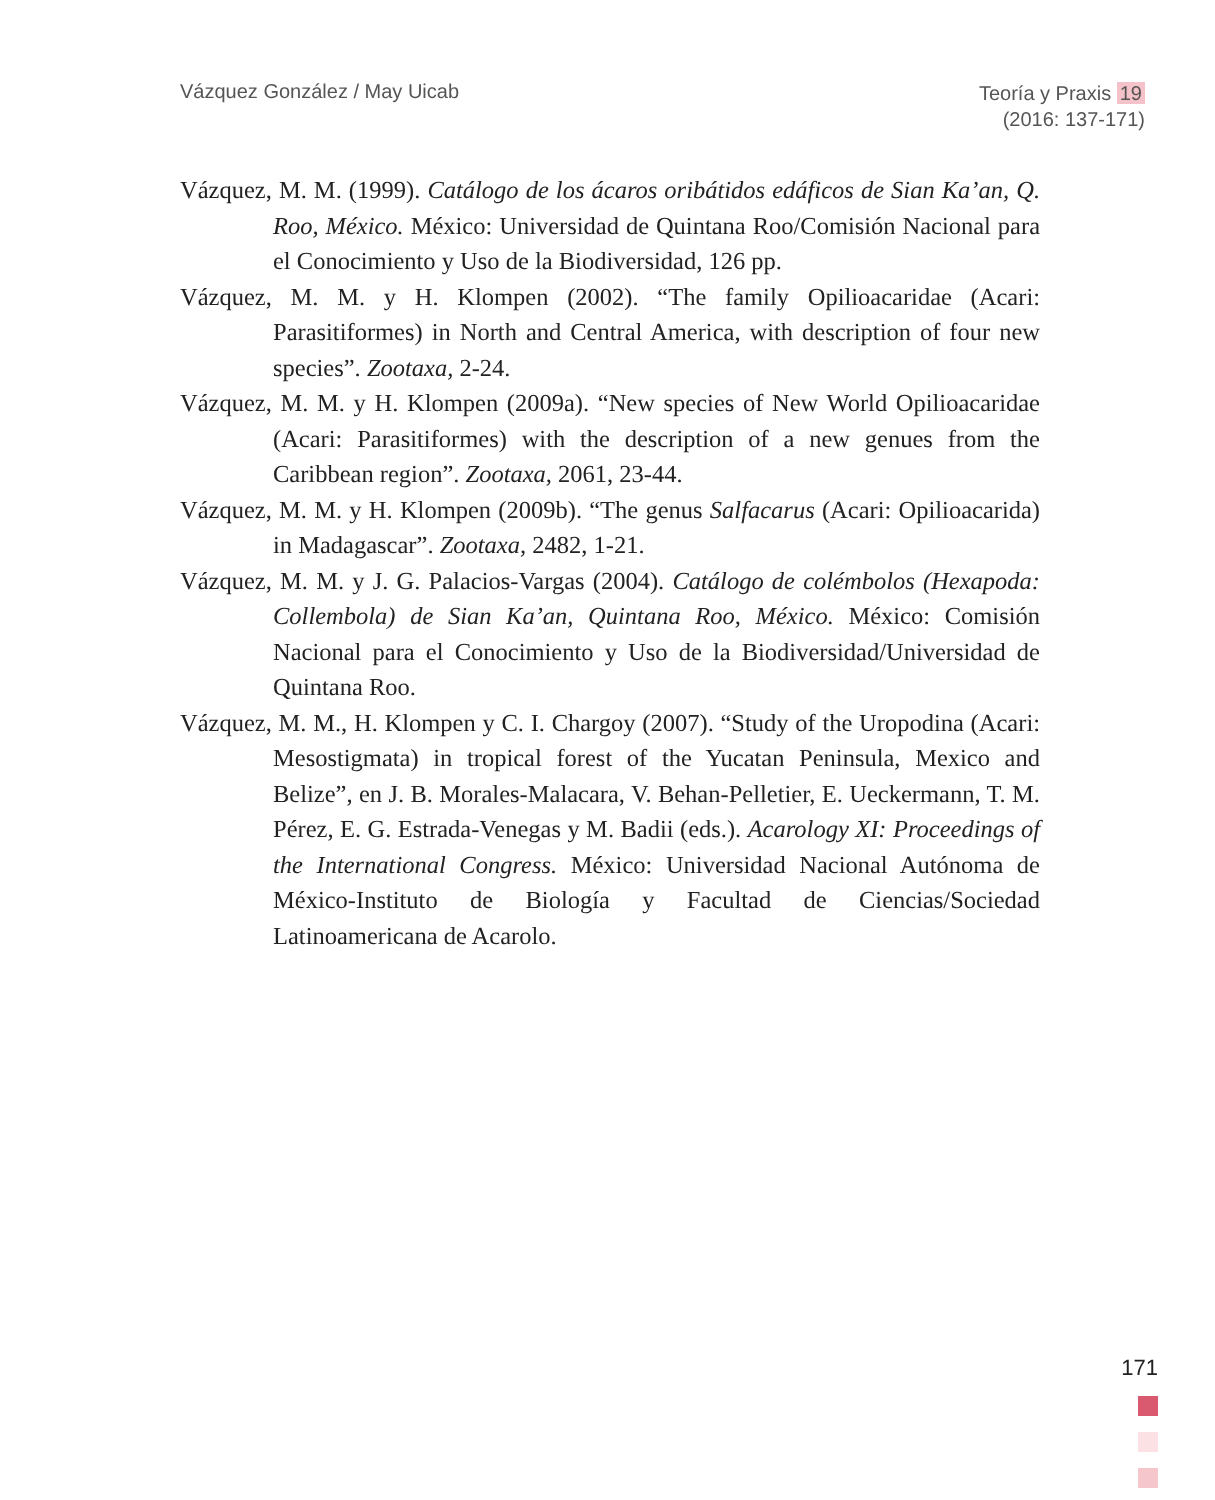Vázquez González / May Uicab
Teoría y Praxis 19
(2016: 137-171)
Vázquez, M. M. (1999). Catálogo de los ácaros oribátidos edáficos de Sian Ka’an, Q. Roo, México. México: Universidad de Quintana Roo/Comisión Nacional para el Conocimiento y Uso de la Biodiversidad, 126 pp.
Vázquez, M. M. y H. Klompen (2002). “The family Opilioacaridae (Acari: Parasitiformes) in North and Central America, with description of four new species”. Zootaxa, 2-24.
Vázquez, M. M. y H. Klompen (2009a). “New species of New World Opilioacaridae (Acari: Parasitiformes) with the description of a new genues from the Caribbean region”. Zootaxa, 2061, 23-44.
Vázquez, M. M. y H. Klompen (2009b). “The genus Salfacarus (Acari: Opilioacarida) in Madagascar”. Zootaxa, 2482, 1-21.
Vázquez, M. M. y J. G. Palacios-Vargas (2004). Catálogo de colémbolos (Hexapoda: Collembola) de Sian Ka’an, Quintana Roo, México. México: Comisión Nacional para el Conocimiento y Uso de la Biodiversidad/Universidad de Quintana Roo.
Vázquez, M. M., H. Klompen y C. I. Chargoy (2007). “Study of the Uropodina (Acari: Mesostigmata) in tropical forest of the Yucatan Peninsula, Mexico and Belize”, en J. B. Morales-Malacara, V. Behan-Pelletier, E. Ueckermann, T. M. Pérez, E. G. Estrada-Venegas y M. Badii (eds.). Acarology XI: Proceedings of the International Congress. México: Universidad Nacional Autónoma de México-Instituto de Biología y Facultad de Ciencias/Sociedad Latinoamericana de Acarolo.
171